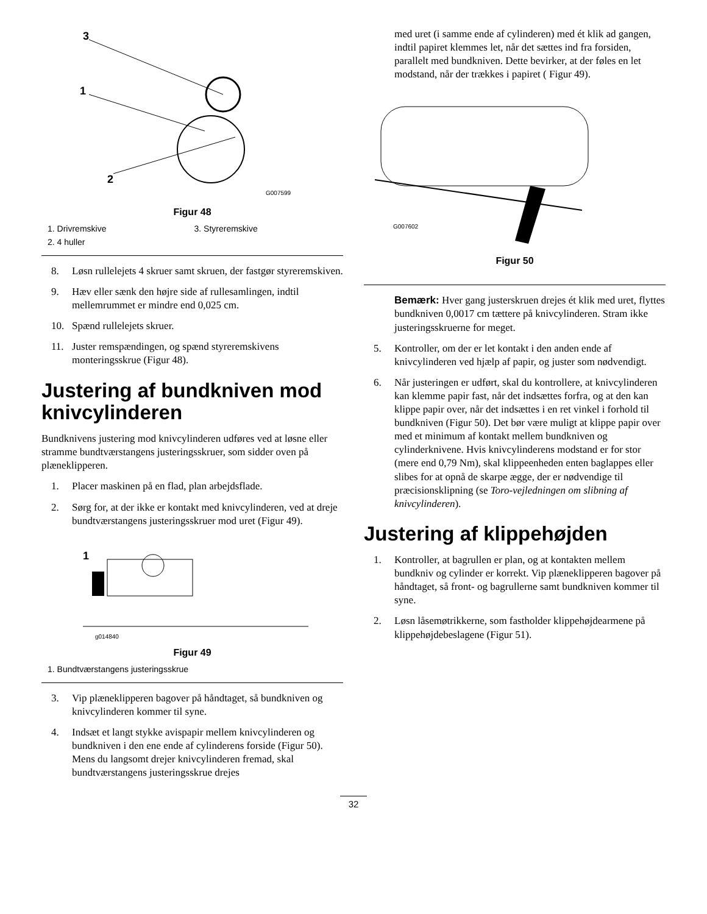3
1
2
G007599
Figur 48
1. Drivremskive
3. Styreremskive
2. 4 huller
8. Løsn rullelejets 4 skruer samt skruen, der fastgør styreremskiven.
9. Hæv eller sænk den højre side af rullesamlingen, indtil mellemrummet er mindre end 0,025 cm.
10. Spænd rullelejets skruer.
11. Juster remspændingen, og spænd styreremskivens monteringsskrue (Figur 48).
Justering af bundkniven mod knivcylinderen
Bundknivens justering mod knivcylinderen udføres ved at løsne eller stramme bundtværstangens justeringsskruer, som sidder oven på plæneklipperen.
1. Placer maskinen på en flad, plan arbejdsflade.
2. Sørg for, at der ikke er kontakt med knivcylinderen, ved at dreje bundtværstangens justeringsskruer mod uret (Figur 49).
1
g014840
Figur 49
1. Bundtværstangens justeringsskrue
3. Vip plæneklipperen bagover på håndtaget, så bundkniven og knivcylinderen kommer til syne.
4. Indsæt et langt stykke avispapir mellem knivcylinderen og bundkniven i den ene ende af cylinderens forside (Figur 50). Mens du langsomt drejer knivcylinderen fremad, skal bundtværstangens justeringsskrue drejes
med uret (i samme ende af cylinderen) med ét klik ad gangen, indtil papiret klemmes let, når det sættes ind fra forsiden, parallelt med bundkniven. Dette bevirker, at der føles en let modstand, når der trækkes i papiret ( Figur 49).
G007602
Figur 50
Bemærk: Hver gang justerskruen drejes ét klik med uret, flyttes bundkniven 0,0017 cm tættere på knivcylinderen. Stram ikke justeringsskruerne for meget.
5. Kontroller, om der er let kontakt i den anden ende af knivcylinderen ved hjælp af papir, og juster som nødvendigt.
6. Når justeringen er udført, skal du kontrollere, at knivcylinderen kan klemme papir fast, når det indsættes forfra, og at den kan klippe papir over, når det indsættes i en ret vinkel i forhold til bundkniven (Figur 50). Det bør være muligt at klippe papir over med et minimum af kontakt mellem bundkniven og cylinderknivene. Hvis knivcylinderens modstand er for stor (mere end 0,79 Nm), skal klippeenheden enten baglappes eller slibes for at opnå de skarpe ægge, der er nødvendige til præcisionsklipning (se Toro-vejledningen om slibning af knivcylinderen).
Justering af klippehøjden
1. Kontroller, at bagrullen er plan, og at kontakten mellem bundkniv og cylinder er korrekt. Vip plæneklipperen bagover på håndtaget, så front- og bagrullerne samt bundkniven kommer til syne.
2. Løsn låsemøtrikkerne, som fastholder klippehøjdearmene på klippehøjdebeslagene (Figur 51).
32